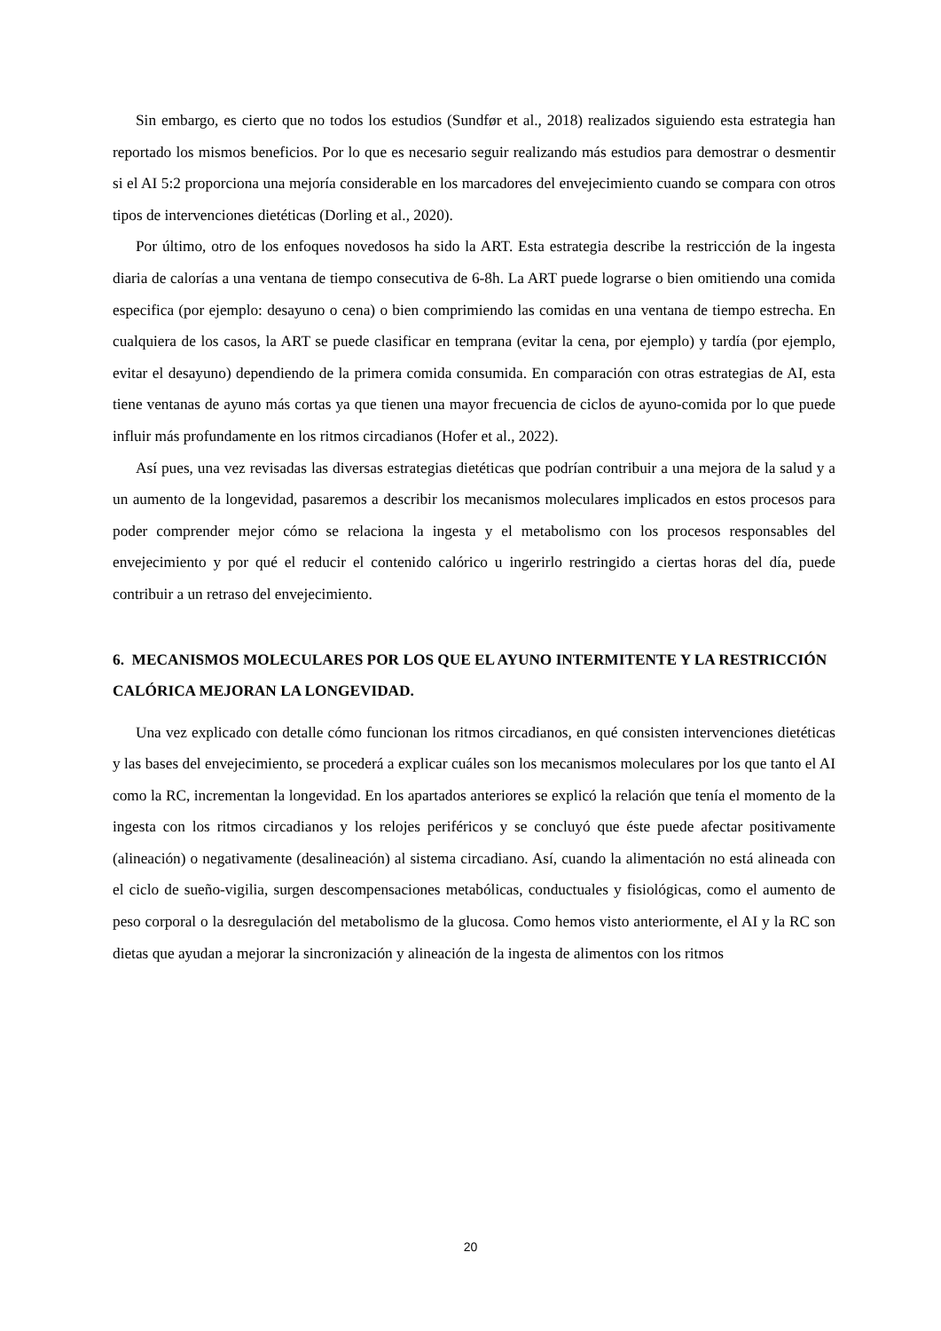Sin embargo, es cierto que no todos los estudios (Sundfør et al., 2018) realizados siguiendo esta estrategia han reportado los mismos beneficios. Por lo que es necesario seguir realizando más estudios para demostrar o desmentir si el AI 5:2 proporciona una mejoría considerable en los marcadores del envejecimiento cuando se compara con otros tipos de intervenciones dietéticas (Dorling et al., 2020).
Por último, otro de los enfoques novedosos ha sido la ART. Esta estrategia describe la restricción de la ingesta diaria de calorías a una ventana de tiempo consecutiva de 6-8h. La ART puede lograrse o bien omitiendo una comida especifica (por ejemplo: desayuno o cena) o bien comprimiendo las comidas en una ventana de tiempo estrecha. En cualquiera de los casos, la ART se puede clasificar en temprana (evitar la cena, por ejemplo) y tardía (por ejemplo, evitar el desayuno) dependiendo de la primera comida consumida. En comparación con otras estrategias de AI, esta tiene ventanas de ayuno más cortas ya que tienen una mayor frecuencia de ciclos de ayuno-comida por lo que puede influir más profundamente en los ritmos circadianos (Hofer et al., 2022).
Así pues, una vez revisadas las diversas estrategias dietéticas que podrían contribuir a una mejora de la salud y a un aumento de la longevidad, pasaremos a describir los mecanismos moleculares implicados en estos procesos para poder comprender mejor cómo se relaciona la ingesta y el metabolismo con los procesos responsables del envejecimiento y por qué el reducir el contenido calórico u ingerirlo restringido a ciertas horas del día, puede contribuir a un retraso del envejecimiento.
6. MECANISMOS MOLECULARES POR LOS QUE EL AYUNO INTERMITENTE Y LA RESTRICCIÓN CALÓRICA MEJORAN LA LONGEVIDAD.
Una vez explicado con detalle cómo funcionan los ritmos circadianos, en qué consisten intervenciones dietéticas y las bases del envejecimiento, se procederá a explicar cuáles son los mecanismos moleculares por los que tanto el AI como la RC, incrementan la longevidad. En los apartados anteriores se explicó la relación que tenía el momento de la ingesta con los ritmos circadianos y los relojes periféricos y se concluyó que éste puede afectar positivamente (alineación) o negativamente (desalineación) al sistema circadiano. Así, cuando la alimentación no está alineada con el ciclo de sueño-vigilia, surgen descompensaciones metabólicas, conductuales y fisiológicas, como el aumento de peso corporal o la desregulación del metabolismo de la glucosa. Como hemos visto anteriormente, el AI y la RC son dietas que ayudan a mejorar la sincronización y alineación de la ingesta de alimentos con los ritmos
20